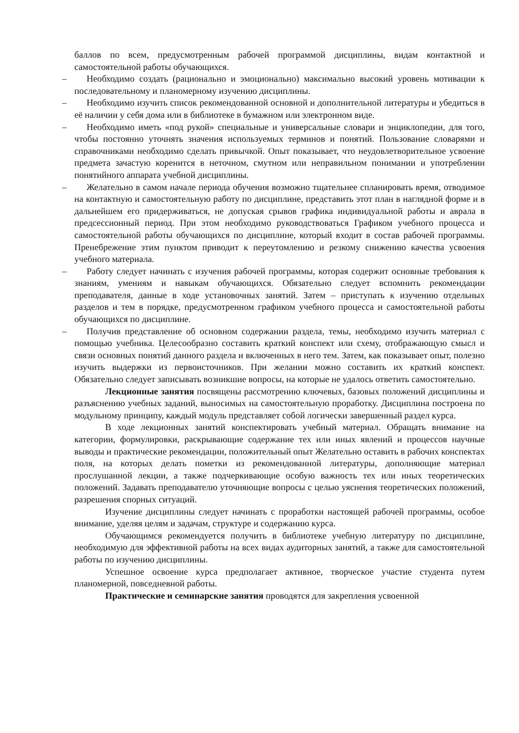баллов по всем, предусмотренным рабочей программой дисциплины, видам контактной и самостоятельной работы обучающихся.
– Необходимо создать (рационально и эмоционально) максимально высокий уровень мотивации к последовательному и планомерному изучению дисциплины.
– Необходимо изучить список рекомендованной основной и дополнительной литературы и убедиться в её наличии у себя дома или в библиотеке в бумажном или электронном виде.
– Необходимо иметь «под рукой» специальные и универсальные словари и энциклопедии, для того, чтобы постоянно уточнять значения используемых терминов и понятий. Пользование словарями и справочниками необходимо сделать привычкой. Опыт показывает, что неудовлетворительное усвоение предмета зачастую коренится в неточном, смутном или неправильном понимании и употреблении понятийного аппарата учебной дисциплины.
– Желательно в самом начале периода обучения возможно тщательнее спланировать время, отводимое на контактную и самостоятельную работу по дисциплине, представить этот план в наглядной форме и в дальнейшем его придерживаться, не допуская срывов графика индивидуальной работы и аврала в предсессионный период. При этом необходимо руководствоваться Графиком учебного процесса и самостоятельной работы обучающихся по дисциплине, который входит в состав рабочей программы. Пренебрежение этим пунктом приводит к переутомлению и резкому снижению качества усвоения учебного материала.
– Работу следует начинать с изучения рабочей программы, которая содержит основные требования к знаниям, умениям и навыкам обучающихся. Обязательно следует вспомнить рекомендации преподавателя, данные в ходе установочных занятий. Затем – приступать к изучению отдельных разделов и тем в порядке, предусмотренном графиком учебного процесса и самостоятельной работы обучающихся по дисциплине.
– Получив представление об основном содержании раздела, темы, необходимо изучить материал с помощью учебника. Целесообразно составить краткий конспект или схему, отображающую смысл и связи основных понятий данного раздела и включенных в него тем. Затем, как показывает опыт, полезно изучить выдержки из первоисточников. При желании можно составить их краткий конспект. Обязательно следует записывать возникшие вопросы, на которые не удалось ответить самостоятельно.
Лекционные занятия посвящены рассмотрению ключевых, базовых положений дисциплины и разъяснению учебных заданий, выносимых на самостоятельную проработку. Дисциплина построена по модульному принципу, каждый модуль представляет собой логически завершенный раздел курса.
В ходе лекционных занятий конспектировать учебный материал. Обращать внимание на категории, формулировки, раскрывающие содержание тех или иных явлений и процессов научные выводы и практические рекомендации, положительный опыт Желательно оставить в рабочих конспектах поля, на которых делать пометки из рекомендованной литературы, дополняющие материал прослушанной лекции, а также подчеркивающие особую важность тех или иных теоретических положений. Задавать преподавателю уточняющие вопросы с целью уяснения теоретических положений, разрешения спорных ситуаций.
Изучение дисциплины следует начинать с проработки настоящей рабочей программы, особое внимание, уделяя целям и задачам, структуре и содержанию курса.
Обучающимся рекомендуется получить в библиотеке учебную литературу по дисциплине, необходимую для эффективной работы на всех видах аудиторных занятий, а также для самостоятельной работы по изучению дисциплины.
Успешное освоение курса предполагает активное, творческое участие студента путем планомерной, повседневной работы.
Практические и семинарские занятия проводятся для закрепления усвоенной